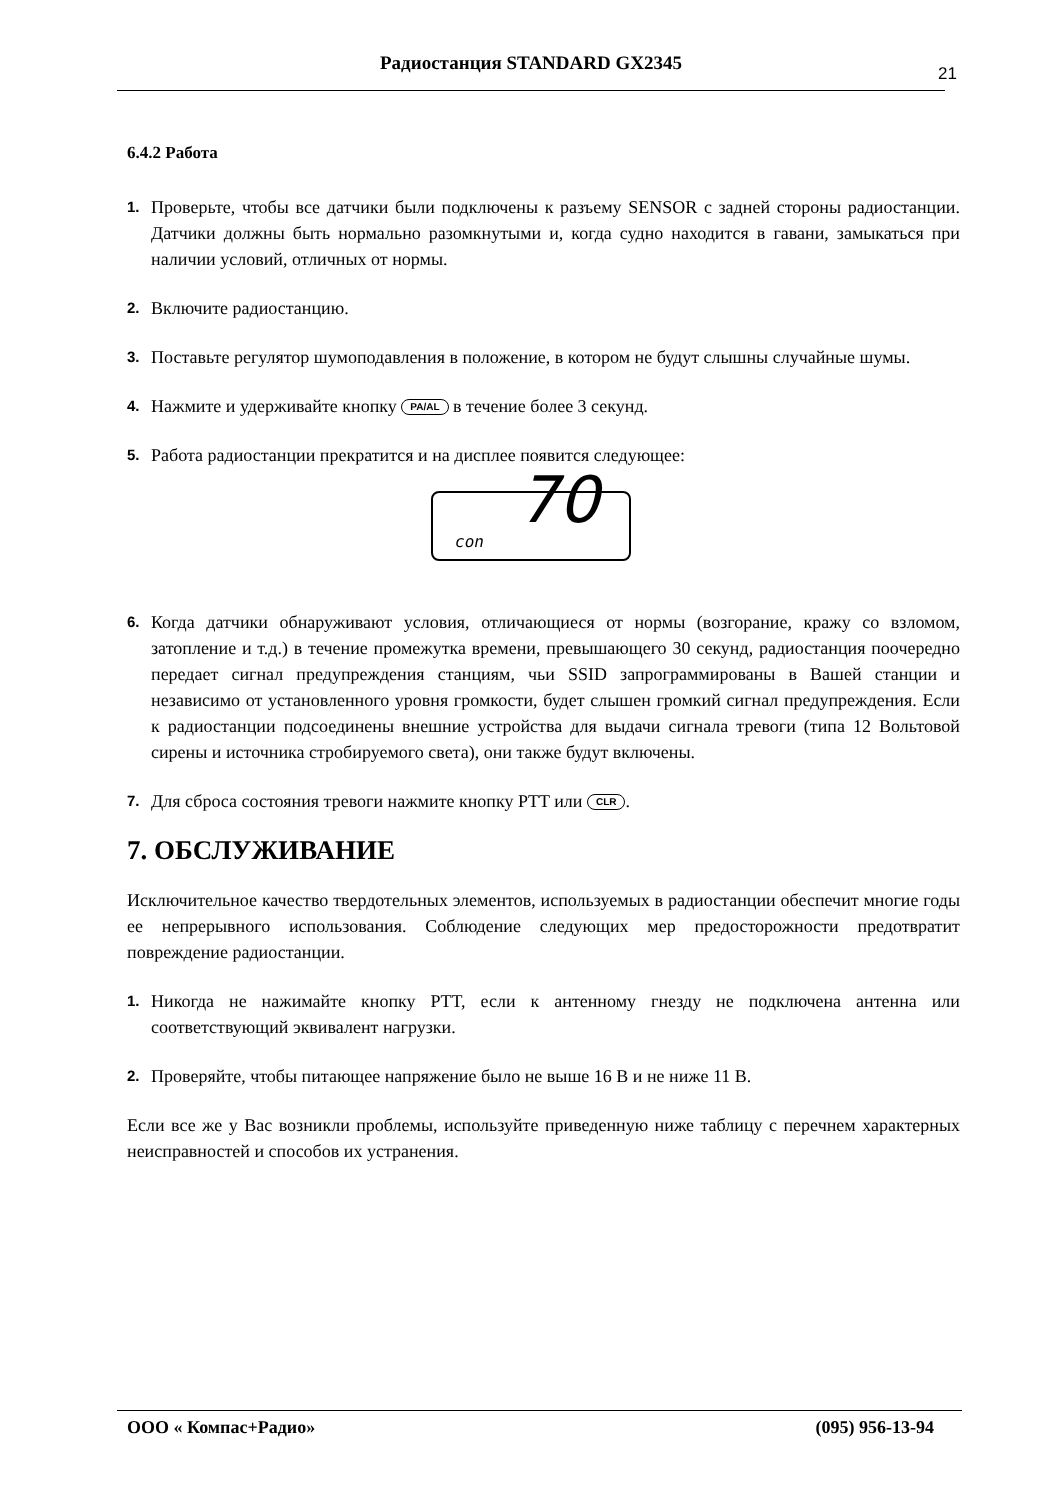Радиостанция STANDARD GX2345
21
6.4.2 Работа
1. Проверьте, чтобы все датчики были подключены к разъему SENSOR с задней стороны радиостанции. Датчики должны быть нормально разомкнутыми и, когда судно находится в гавани, замыкаться при наличии условий, отличных от нормы.
2. Включите радиостанцию.
3. Поставьте регулятор шумоподавления в положение, в котором не будут слышны случайные шумы.
4. Нажмите и удерживайте кнопку PA/AL в течение более 3 секунд.
5. Работа радиостанции прекратится и на дисплее появится следующее:
con 70
6. Когда датчики обнаруживают условия, отличающиеся от нормы (возгорание, кражу со взломом, затопление и т.д.) в течение промежутка времени, превышающего 30 секунд, радиостанция поочередно передает сигнал предупреждения станциям, чьи SSID запрограммированы в Вашей станции и независимо от установленного уровня громкости, будет слышен громкий сигнал предупреждения. Если к радиостанции подсоединены внешние устройства для выдачи сигнала тревоги (типа 12 Вольтовой сирены и источника стробируемого света), они также будут включены.
7. Для сброса состояния тревоги нажмите кнопку PTT или CLR.
7. ОБСЛУЖИВАНИЕ
Исключительное качество твердотельных элементов, используемых в радиостанции обеспечит многие годы ее непрерывного использования. Соблюдение следующих мер предосторожности предотвратит повреждение радиостанции.
1. Никогда не нажимайте кнопку PTT, если к антенному гнезду не подключена антенна или соответствующий эквивалент нагрузки.
2. Проверяйте, чтобы питающее напряжение было не выше 16 В и не ниже 11 В.
Если все же у Вас возникли проблемы, используйте приведенную ниже таблицу с перечнем характерных неисправностей и способов их устранения.
ООО « Компас+Радио» (095) 956-13-94